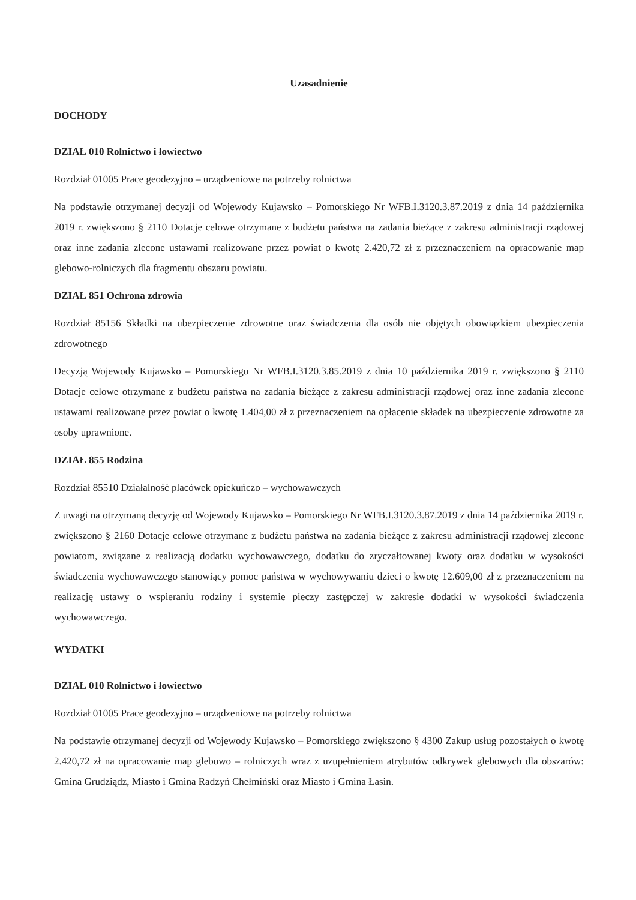Uzasadnienie
DOCHODY
DZIAŁ 010 Rolnictwo i łowiectwo
Rozdział 01005 Prace geodezyjno – urządzeniowe na potrzeby rolnictwa
Na podstawie otrzymanej decyzji od Wojewody Kujawsko – Pomorskiego Nr WFB.I.3120.3.87.2019 z dnia 14 października 2019 r. zwiększono § 2110 Dotacje celowe otrzymane z budżetu państwa na zadania bieżące z zakresu administracji rządowej oraz inne zadania zlecone ustawami realizowane przez powiat o kwotę 2.420,72 zł z przeznaczeniem na opracowanie map glebowo-rolniczych dla fragmentu obszaru powiatu.
DZIAŁ 851 Ochrona zdrowia
Rozdział 85156 Składki na ubezpieczenie zdrowotne oraz świadczenia dla osób nie objętych obowiązkiem ubezpieczenia zdrowotnego
Decyzją Wojewody Kujawsko – Pomorskiego Nr WFB.I.3120.3.85.2019 z dnia 10 października 2019 r. zwiększono § 2110 Dotacje celowe otrzymane z budżetu państwa na zadania bieżące z zakresu administracji rządowej oraz inne zadania zlecone ustawami realizowane przez powiat o kwotę 1.404,00 zł z przeznaczeniem na opłacenie składek na ubezpieczenie zdrowotne za osoby uprawnione.
DZIAŁ 855 Rodzina
Rozdział 85510 Działalność placówek opiekuńczo – wychowawczych
Z uwagi na otrzymaną decyzję od Wojewody Kujawsko – Pomorskiego Nr WFB.I.3120.3.87.2019 z dnia 14 października 2019 r. zwiększono § 2160 Dotacje celowe otrzymane z budżetu państwa na zadania bieżące z zakresu administracji rządowej zlecone powiatom, związane z realizacją dodatku wychowawczego, dodatku do zryczałtowanej kwoty oraz dodatku w wysokości świadczenia wychowawczego stanowiący pomoc państwa w wychowywaniu dzieci o kwotę 12.609,00 zł z przeznaczeniem na realizację ustawy o wspieraniu rodziny i systemie pieczy zastępczej w zakresie dodatki w wysokości świadczenia wychowawczego.
WYDATKI
DZIAŁ 010 Rolnictwo i łowiectwo
Rozdział 01005 Prace geodezyjno – urządzeniowe na potrzeby rolnictwa
Na podstawie otrzymanej decyzji od Wojewody Kujawsko – Pomorskiego zwiększono § 4300 Zakup usług pozostałych o kwotę 2.420,72 zł na opracowanie map glebowo – rolniczych wraz z uzupełnieniem atrybutów odkrywek glebowych dla obszarów: Gmina Grudziądz, Miasto i Gmina Radzyń Chełmiński oraz Miasto i Gmina Łasin.